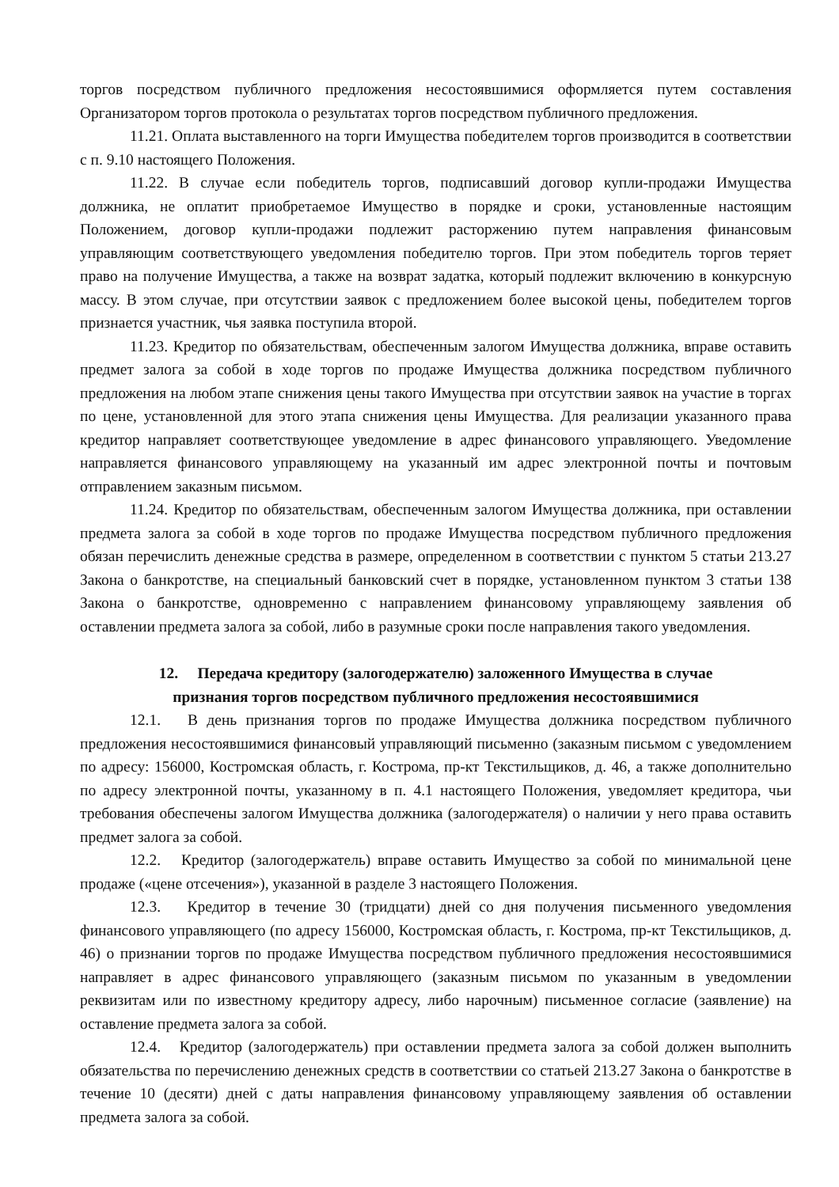торгов посредством публичного предложения несостоявшимися оформляется путем составления Организатором торгов протокола о результатах торгов посредством публичного предложения.
11.21. Оплата выставленного на торги Имущества победителем торгов производится в соответствии с п. 9.10 настоящего Положения.
11.22. В случае если победитель торгов, подписавший договор купли-продажи Имущества должника, не оплатит приобретаемое Имущество в порядке и сроки, установленные настоящим Положением, договор купли-продажи подлежит расторжению путем направления финансовым управляющим соответствующего уведомления победителю торгов. При этом победитель торгов теряет право на получение Имущества, а также на возврат задатка, который подлежит включению в конкурсную массу. В этом случае, при отсутствии заявок с предложением более высокой цены, победителем торгов признается участник, чья заявка поступила второй.
11.23. Кредитор по обязательствам, обеспеченным залогом Имущества должника, вправе оставить предмет залога за собой в ходе торгов по продаже Имущества должника посредством публичного предложения на любом этапе снижения цены такого Имущества при отсутствии заявок на участие в торгах по цене, установленной для этого этапа снижения цены Имущества. Для реализации указанного права кредитор направляет соответствующее уведомление в адрес финансового управляющего. Уведомление направляется финансового управляющему на указанный им адрес электронной почты и почтовым отправлением заказным письмом.
11.24. Кредитор по обязательствам, обеспеченным залогом Имущества должника, при оставлении предмета залога за собой в ходе торгов по продаже Имущества посредством публичного предложения обязан перечислить денежные средства в размере, определенном в соответствии с пунктом 5 статьи 213.27 Закона о банкротстве, на специальный банковский счет в порядке, установленном пунктом 3 статьи 138 Закона о банкротстве, одновременно с направлением финансовому управляющему заявления об оставлении предмета залога за собой, либо в разумные сроки после направления такого уведомления.
12. Передача кредитору (залогодержателю) заложенного Имущества в случае
признания торгов посредством публичного предложения несостоявшимися
12.1. В день признания торгов по продаже Имущества должника посредством публичного предложения несостоявшимися финансовый управляющий письменно (заказным письмом с уведомлением по адресу: 156000, Костромская область, г. Кострома, пр-кт Текстильщиков, д. 46, а также дополнительно по адресу электронной почты, указанному в п. 4.1 настоящего Положения, уведомляет кредитора, чьи требования обеспечены залогом Имущества должника (залогодержателя) о наличии у него права оставить предмет залога за собой.
12.2. Кредитор (залогодержатель) вправе оставить Имущество за собой по минимальной цене продаже («цене отсечения»), указанной в разделе 3 настоящего Положения.
12.3. Кредитор в течение 30 (тридцати) дней со дня получения письменного уведомления финансового управляющего (по адресу 156000, Костромская область, г. Кострома, пр-кт Текстильщиков, д. 46) о признании торгов по продаже Имущества посредством публичного предложения несостоявшимися направляет в адрес финансового управляющего (заказным письмом по указанным в уведомлении реквизитам или по известному кредитору адресу, либо нарочным) письменное согласие (заявление) на оставление предмета залога за собой.
12.4. Кредитор (залогодержатель) при оставлении предмета залога за собой должен выполнить обязательства по перечислению денежных средств в соответствии со статьей 213.27 Закона о банкротстве в течение 10 (десяти) дней с даты направления финансовому управляющему заявления об оставлении предмета залога за собой.